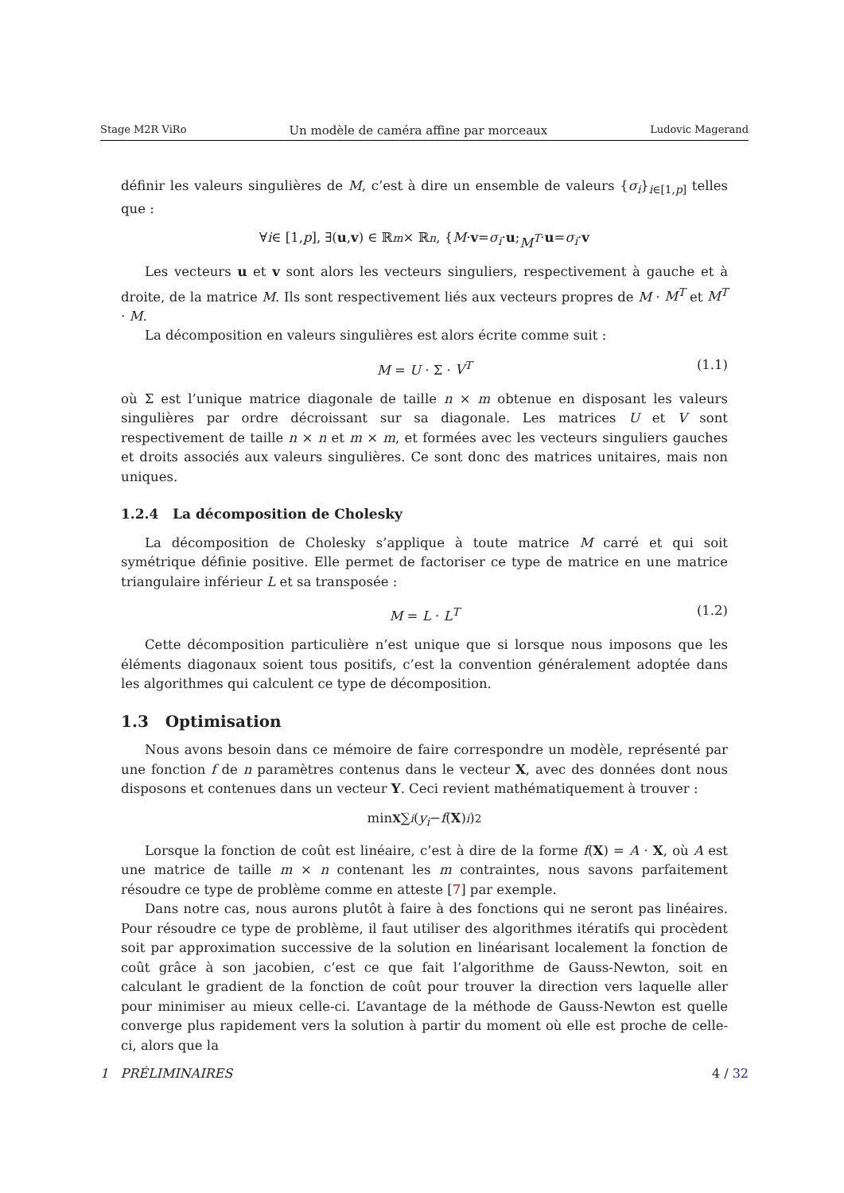Stage M2R ViRo Un modèle de caméra affine par morceaux Ludovic Magerand
définir les valeurs singulières de M, c’est à dire un ensemble de valeurs {σ<sub>i</sub>}<sub>i∈[1,p]</sub> telles que :
∀ i ∈ [1, p], ∃(u, v) ∈ ℝ<sup>m</sup> × ℝ<sup>n</sup>, { M · v = σ<sub>i</sub> · u ; M<sup>T</sup> · u = σ<sub>i</sub> · v
Les vecteurs u et v sont alors les vecteurs singuliers, respectivement à gauche et à droite, de la matrice M. Ils sont respectivement liés aux vecteurs propres de M · M<sup>T</sup> et M<sup>T</sup> · M.
La décomposition en valeurs singulières est alors écrite comme suit :
M = U · Σ · V<sup>T</sup> (1.1)
où Σ est l’unique matrice diagonale de taille n × m obtenue en disposant les valeurs singulières par ordre décroissant sur sa diagonale. Les matrices U et V sont respectivement de taille n × n et m × m, et formées avec les vecteurs singuliers gauches et droits associés aux valeurs singulières. Ce sont donc des matrices unitaires, mais non uniques.
1.2.4 La décomposition de Cholesky
La décomposition de Cholesky s’applique à toute matrice M carré et qui soit symétrique définie positive. Elle permet de factoriser ce type de matrice en une matrice triangulaire inférieur L et sa transposée :
M = L · L<sup>T</sup> (1.2)
Cette décomposition particulière n’est unique que si lorsque nous imposons que les éléments diagonaux soient tous positifs, c’est la convention généralement adoptée dans les algorithmes qui calculent ce type de décomposition.
1.3 Optimisation
Nous avons besoin dans ce mémoire de faire correspondre un modèle, représenté par une fonction f de n paramètres contenus dans le vecteur X, avec des données dont nous disposons et contenues dans un vecteur Y. Ceci revient mathématiquement à trouver :
min<sub>X</sub> ∑<sub>i</sub> (y<sub>i</sub> − f (X)<sub>i</sub>)<sup>2</sup>
Lorsque la fonction de coût est linéaire, c’est à dire de la forme f(X) = A · X, où A est une matrice de taille m × n contenant les m contraintes, nous savons parfaitement résoudre ce type de problème comme en atteste [7] par exemple.
Dans notre cas, nous aurons plutôt à faire à des fonctions qui ne seront pas linéaires. Pour résoudre ce type de problème, il faut utiliser des algorithmes itératifs qui procèdent soit par approximation successive de la solution en linéarisant localement la fonction de coût grâce à son jacobien, c’est ce que fait l’algorithme de Gauss-Newton, soit en calculant le gradient de la fonction de coût pour trouver la direction vers laquelle aller pour minimiser au mieux celle-ci. L’avantage de la méthode de Gauss-Newton est quelle converge plus rapidement vers la solution à partir du moment où elle est proche de celle-ci, alors que la
1 PRÉLIMINAIRES 4 / 32